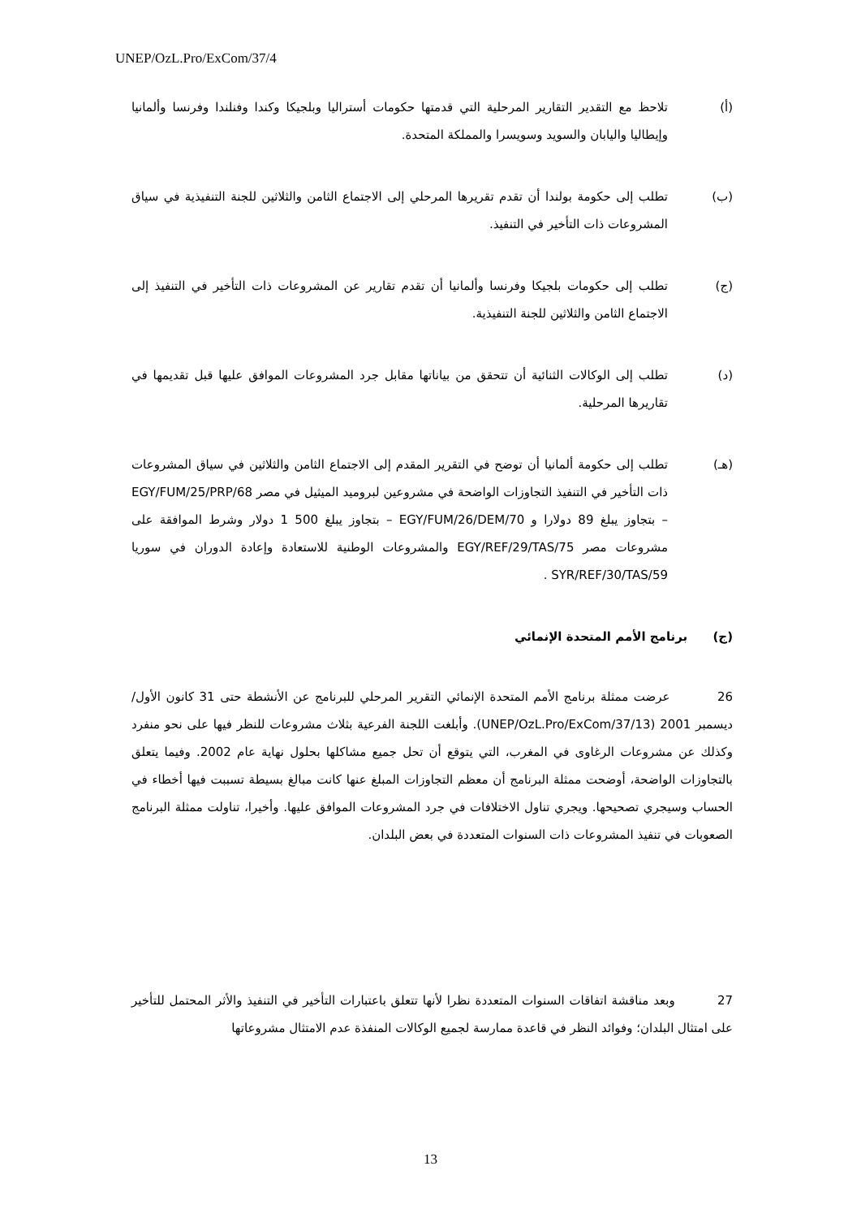UNEP/OzL.Pro/ExCom/37/4
(أ) تلاحظ مع التقدير التقارير المرحلية التي قدمتها حكومات أستراليا وبلجيكا وكندا وفنلندا وفرنسا وألمانيا وإيطاليا واليابان والسويد وسويسرا والمملكة المتحدة.
(ب) تطلب إلى حكومة بولندا أن تقدم تقريرها المرحلي إلى الاجتماع الثامن والثلاثين للجنة التنفيذية في سياق المشروعات ذات التأخير في التنفيذ.
(ج) تطلب إلى حكومات بلجيكا وفرنسا وألمانيا أن تقدم تقارير عن المشروعات ذات التأخير في التنفيذ إلى الاجتماع الثامن والثلاثين للجنة التنفيذية.
(د) تطلب إلى الوكالات الثنائية أن تتحقق من بياناتها مقابل جرد المشروعات الموافق عليها قبل تقديمها في تقاريرها المرحلية.
(هـ) تطلب إلى حكومة ألمانيا أن توضح في التقرير المقدم إلى الاجتماع الثامن والثلاثين في سياق المشروعات ذات التأخير في التنفيذ التجاوزات الواضحة في مشروعين لبروميد الميثيل في مصر EGY/FUM/25/PRP/68 – بتجاوز يبلغ 89 دولارا و EGY/FUM/26/DEM/70 – بتجاوز يبلغ 500 1 دولار وشرط الموافقة على مشروعات مصر EGY/REF/29/TAS/75 والمشروعات الوطنية للاستعادة وإعادة الدوران في سوريا SYR/REF/30/TAS/59 .
(ج) برنامج الأمم المتحدة الإنمائي
26 عرضت ممثلة برنامج الأمم المتحدة الإنمائي التقرير المرحلي للبرنامج عن الأنشطة حتى 31 كانون الأول/ديسمبر 2001 (UNEP/OzL.Pro/ExCom/37/13). وأبلغت اللجنة الفرعية بثلاث مشروعات للنظر فيها على نحو منفرد وكذلك عن مشروعات الرغاوى في المغرب، التي يتوقع أن تحل جميع مشاكلها بحلول نهاية عام 2002. وفيما يتعلق بالتجاوزات الواضحة، أوضحت ممثلة البرنامج أن معظم التجاوزات المبلغ عنها كانت مبالغ بسيطة تسببت فيها أخطاء في الحساب وسيجري تصحيحها. ويجري تناول الاختلافات في جرد المشروعات الموافق عليها. وأخيرا، تناولت ممثلة البرنامج الصعوبات في تنفيذ المشروعات ذات السنوات المتعددة في بعض البلدان.
27 وبعد مناقشة اتفاقات السنوات المتعددة نظرا لأنها تتعلق باعتبارات التأخير في التنفيذ والأثر المحتمل للتأخير على امتثال البلدان؛ وفوائد النظر في قاعدة ممارسة لجميع الوكالات المنفذة عدم الامتثال مشروعاتها
13